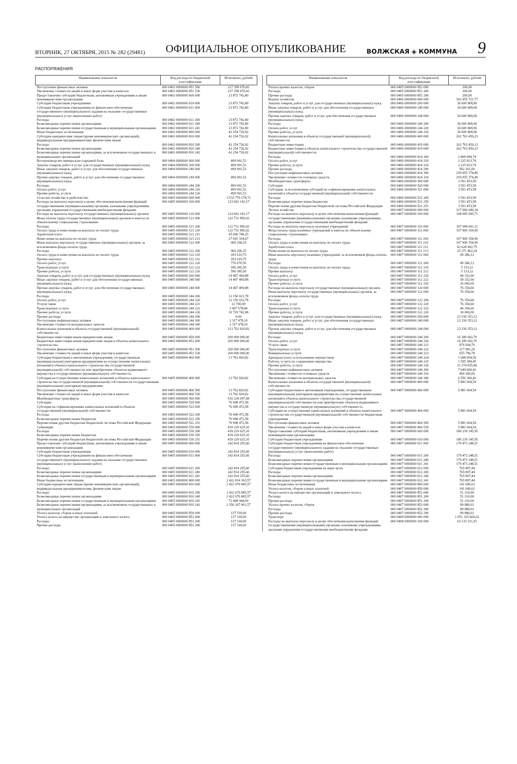ВТОРНИК, 27 ОКТЯБРЯ, 2015 № 282 (29481) ОФИЦИАЛЬНОЕ ОПУБЛИКОВАНИЕ ВОЛЖСКАЯ ◈ КОММУНА 9
РАСПОРЯЖЕНИЯ
| Наименование показателя | Код расхода по бюджетной классификации | Исполнено, рублей |
| --- | --- | --- |
| Поступление финансовых активов | 000 0402 0000000 451 500 | 227 358 670,42 |
| Увеличение стоимости акций и иных форм участия в капитале | 000 0402 0000000 451 530 | 227 358 670,42 |
| Предоставление субсидий бюджетным, автономным учреждениям и иным некоммерческим организациям | 000 0402 0000000 600 000 | 23 872 742,80 |
| Субсидии бюджетным учреждениям | 000 0402 0000000 610 000 | 23 872 742,80 |
| Субсидии бюджетным учреждениям на финансовое обеспечение государственного (муниципального) задания на оказание государственных (муниципальных) услуг (выполнение работ) | 000 0402 0000000 611 000 | 23 872 742,80 |
| Расходы | 000 0402 0000000 611 200 | 23 872 742,80 |
| Безвозмездные перечисления организациям | 000 0402 0000000 611 240 | 23 872 742,80 |
| Безвозмездные перечисления государственным и муниципальным организациям | 000 0402 0000000 611 241 | 23 872 742,80 |
| Иные бюджетные ассигнования | 000 0402 0000000 800 000 | 42 254 726,92 |
| Субсидии юридическим лицам (кроме некоммерческих организаций), индивидуальным предпринимателям, физическим лицам | 000 0402 0000000 810 000 | 42 254 726,92 |
| Расходы | 000 0402 0000000 810 200 | 42 254 726,92 |
| Безвозмездные перечисления организациям | 000 0402 0000000 810 240 | 42 254 726,92 |
| Безвозмездные перечисления организациям, за исключением государственных и муниципальных организаций | 000 0402 0000000 810 242 | 42 254 726,92 |
| Воспроизводство минерально-сырьевой базы | 000 0404 0000000 000 000 | 499 991,52 |
| Закупка товаров, работ и услуг для государственных (муниципальных) нужд | 000 0404 0000000 200 000 | 499 991,52 |
| Иные закупки товаров, работ и услуг для обеспечения государственных (муниципальных) нужд | 000 0404 0000000 240 000 | 499 991,52 |
| Прочая закупка товаров, работ и услуг для обеспечения государственных (муниципальных) нужд | 000 0404 0000000 244 000 | 499 991,52 |
| Расходы | 000 0404 0000000 244 200 | 499 991,52 |
| Оплата работ, услуг | 000 0404 0000000 244 220 | 499 991,52 |
| Прочие работы, услуги | 000 0404 0000000 244 226 | 499 991,52 |
| Сельское хозяйство и рыболовство | 000 0405 0000000 000 000 | 3 533 779 178,72 |
| Расходы на выплаты персоналу в целях обеспечения выполнения функций государственными (муниципальными) органами, казенными учреждениями, органами управления государственными внебюджетными фондами | 000 0405 0000000 100 000 | 123 692 141,17 |
| Расходы на выплаты персоналу государственных (муниципальных) органов | 000 0405 0000000 120 000 | 123 692 141,17 |
| Фонд оплаты труда государственных (муниципальных) органов и взносы по обязательному социальному страхованию | 000 0405 0000000 121 000 | 122 731 850,92 |
| Расходы | 000 0405 0000000 121 200 | 122 731 850,92 |
| Оплата труда и начисления на выплаты по оплате труда | 000 0405 0000000 121 210 | 122 731 850,92 |
| Заработная плата | 000 0405 0000000 121 211 | 95 690 746,25 |
| Начисления на выплаты по оплате труда | 000 0405 0000000 121 213 | 27 041 104,67 |
| Иные выплаты персоналу государственных (муниципальных) органов, за исключением фонда оплаты труда | 000 0405 0000000 122 000 | 960 290,25 |
| Расходы | 000 0405 0000000 122 200 | 960 290,25 |
| Оплата труда и начисления на выплаты по оплате труда | 000 0405 0000000 122 210 | 183 619,75 |
| Прочие выплаты | 000 0405 0000000 122 212 | 183 619,75 |
| Оплата работ, услуг | 000 0405 0000000 122 220 | 776 670,50 |
| Транспортные услуги | 000 0405 0000000 122 222 | 186 285,50 |
| Прочие работы, услуги | 000 0405 0000000 122 226 | 590 385,00 |
| Закупка товаров, работ и услуг для государственных (муниципальных) нужд | 000 0405 0000000 200 000 | 14 467 499,88 |
| Иные закупки товаров, работ и услуг для обеспечения государственных (муниципальных) нужд | 000 0405 0000000 240 000 | 14 467 499,88 |
| Прочая закупка товаров, работ и услуг для обеспечения государственных (муниципальных) нужд | 000 0405 0000000 244 000 | 14 467 499,88 |
| Расходы | 000 0405 0000000 244 200 | 12 150 021,78 |
| Оплата работ, услуг | 000 0405 0000000 244 220 | 12 150 021,78 |
| Услуги связи | 000 0405 0000000 244 221 | 12 700,00 |
| Транспортные услуги | 000 0405 0000000 244 222 | 1 407 578,80 |
| Прочие работы, услуги | 000 0405 0000000 244 226 | 10 729 742,98 |
| Прочие расходы | 000 0405 0000000 244 290 | 0,00 |
| Поступление нефинансовых активов | 000 0405 0000000 244 300 | 2 317 478,10 |
| Увеличение стоимости материальных запасов | 000 0405 0000000 244 340 | 2 317 478,10 |
| Капитальные вложения в объекты государственной (муниципальной) собственности | 000 0405 0000000 400 000 | 213 762 820,82 |
| Бюджетные инвестиции иным юридическим лицам | 000 0405 0000000 450 000 | 200 000 000,00 |
| Бюджетные инвестиции иным юридическим лицам в объекты капитального строительства | 000 0405 0000000 451 000 | 200 000 000,00 |
| Поступление финансовых активов | 000 0405 0000000 451 500 | 200 000 000,00 |
| Увеличение стоимости акций и иных форм участия в капитале | 000 0405 0000000 451 530 | 200 000 000,00 |
| Субсидии бюджетным и автономным учреждениям, государственным (муниципальным) унитарным предприятиям на осуществление капитальных вложений в объекты капитального строительства государственной (муниципальной) собственности или приобретение объектов недвижимого имущества в государственную (муниципальную) собственность | 000 0405 0000000 460 000 | 13 762 820,82 |
| Субсидии на осуществление капитальных вложений в объекты капитального строительства государственной (муниципальной) собственности государственным (муниципальным) унитарным предприятиям | 000 0405 0000000 466 000 | 13 762 820,82 |
| Поступление финансовых активов | 000 0405 0000000 466 500 | 13 762 820,82 |
| Увеличение стоимости акций и иных форм участия в капитале | 000 0405 0000000 466 530 | 13 762 820,82 |
| Межбюджетные трансферты | 000 0405 0000000 500 000 | 516 228 097,68 |
| Субсидии | 000 0405 0000000 520 000 | 76 998 472,58 |
| Субсидии на софинансирование капитальных вложений в объекты государственной (муниципальной) собственности | 000 0405 0000000 522 000 | 76 998 472,58 |
| Расходы | 000 0405 0000000 522 200 | 76 998 472,58 |
| Безвозмездные перечисления бюджетам | 000 0405 0000000 522 250 | 76 998 472,58 |
| Перечисления другим бюджетам бюджетной системы Российской Федерации | 000 0405 0000000 522 251 | 76 998 472,58 |
| Субвенции | 000 0405 0000000 530 000 | 439 229 625,10 |
| Расходы | 000 0405 0000000 530 200 | 439 229 625,10 |
| Безвозмездные перечисления бюджетам | 000 0405 0000000 530 250 | 439 229 625,10 |
| Перечисления другим бюджетам бюджетной системы Российской Федерации | 000 0405 0000000 530 251 | 439 229 625,10 |
| Предоставление субсидий бюджетным, автономным учреждениям и иным некоммерческим организациям | 000 0405 0000000 600 000 | 242 814 255,60 |
| Субсидии бюджетным учреждениям | 000 0405 0000000 610 000 | 242 814 255,60 |
| Субсидии бюджетным учреждениям на финансовое обеспечение государственного (муниципального) задания на оказание государственных (муниципальных) услуг (выполнение работ) | 000 0405 0000000 611 000 | 242 814 255,60 |
| Расходы | 000 0405 0000000 611 200 | 242 814 255,60 |
| Безвозмездные перечисления организациям | 000 0405 0000000 611 240 | 242 814 255,60 |
| Безвозмездные перечисления государственным и муниципальным организациям | 000 0405 0000000 611 241 | 242 814 255,60 |
| Иные бюджетные ассигнования | 000 0405 0000000 800 000 | 2 422 814 363,57 |
| Субсидии юридическим лицам (кроме некоммерческих организаций), индивидуальным предпринимателям, физическим лицам | 000 0405 0000000 810 000 | 2 422 676 845,57 |
| Расходы | 000 0405 0000000 810 200 | 2 422 676 845,57 |
| Безвозмездные перечисления организациям | 000 0405 0000000 810 240 | 2 422 676 845,57 |
| Безвозмездные перечисления государственным и муниципальным организациям | 000 0405 0000000 810 241 | 72 408 944,00 |
| Безвозмездные перечисления организациям, за исключением государственных и муниципальных организаций | 000 0405 0000000 810 242 | 2 350 267 901,57 |
| Уплата налогов, сборов и иных платежей | 000 0405 0000000 850 000 | 137 518,00 |
| Уплата налога на имущество организаций и земельного налога | 000 0405 0000000 851 000 | 137 318,00 |
| Расходы | 000 0405 0000000 851 200 | 137 318,00 |
| Прочие расходы | 000 0405 0000000 851 290 | 137 318,00 |
| Наименование показателя | Код расхода по бюджетной классификации | Исполнено, рублей |
| --- | --- | --- |
| Уплата прочих налогов, сборов | 000 0405 0000000 852 000 | 200,00 |
| Расходы | 000 0405 0000000 852 200 | 200,00 |
| Прочие расходы | 000 0405 0000000 852 290 | 200,00 |
| Водное хозяйство | 000 0406 0000000 000 000 | 302 955 721,77 |
| Закупка товаров, работ и услуг для государственных (муниципальных) нужд | 000 0406 0000000 200 000 | 36 600 808,96 |
| Иные закупки товаров, работ и услуг для обеспечения государственных (муниципальных) нужд | 000 0406 0000000 240 000 | 36 600 808,96 |
| Прочая закупка товаров, работ и услуг для обеспечения государственных (муниципальных) нужд | 000 0406 0000000 244 000 | 36 600 808,96 |
| Расходы | 000 0406 0000000 244 200 | 36 600 808,96 |
| Оплата работ, услуг | 000 0406 0000000 244 220 | 36 600 808,96 |
| Прочие работы, услуги | 000 0406 0000000 244 226 | 36 600 808,96 |
| Капитальные вложения в объекты государственной (муниципальной) собственности | 000 0406 0000000 400 000 | 262 763 459,23 |
| Бюджетные инвестиции | 000 0406 0000000 410 000 | 262 763 459,23 |
| Бюджетные инвестиции в объекты капитального строительства государственной (муниципальной) собственности | 000 0406 0000000 414 000 | 262 763 459,23 |
| Расходы | 000 0406 0000000 414 200 | 2 808 084,74 |
| Оплата работ, услуг | 000 0406 0000000 414 220 | 2 225 823,74 |
| Прочие работы, услуги | 000 0406 0000000 414 226 | 2 225 823,74 |
| Прочие расходы | 000 0406 0000000 414 290 | 582 261,00 |
| Поступление нефинансовых активов | 000 0406 0000000 414 300 | 259 955 374,49 |
| Увеличение стоимости основных средств | 000 0406 0000000 414 310 | 259 955 374,49 |
| Межбюджетные трансферты | 000 0406 0000000 500 000 | 3 591 453,58 |
| Субсидии | 000 0406 0000000 520 000 | 3 591 453,58 |
| Субсидии, за исключением субсидий на софинансирование капитальных вложений в объекты государственной (муниципальной) собственности | 000 0406 0000000 521 000 | 3 591 453,58 |
| Расходы | 000 0406 0000000 521 200 | 3 591 453,58 |
| Безвозмездные перечисления бюджетам | 000 0406 0000000 521 250 | 3 591 453,58 |
| Перечисления другим бюджетам бюджетной системы Российской Федерации | 000 0406 0000000 521 251 | 3 591 453,58 |
| Лесное хозяйство | 000 0407 0000000 000 000 | 317 666 649,34 |
| Расходы на выплаты персоналу в целях обеспечения выполнения функций государственными (муниципальными) органами, казенными учреждениями, органами управления государственными внебюджетными фондами | 000 0407 0000000 100 000 | 108 065 995,71 |
| Расходы на выплаты персоналу казенных учреждений | 000 0407 0000000 110 000 | 107 989 641,11 |
| Фонд оплаты труда казенных учреждений и взносы по обязательному социальному страхованию | 000 0407 0000000 111 000 | 107 900 354,99 |
| Расходы | 000 0407 0000000 111 200 | 107 900 354,99 |
| Оплата труда и начисления на выплаты по оплате труда | 000 0407 0000000 111 210 | 107 900 354,99 |
| Заработная плата | 000 0407 0000000 111 211 | 82 628 492,75 |
| Начисления на выплаты по оплате труда | 000 0407 0000000 111 213 | 25 271 862,24 |
| Иные выплаты персоналу казенных учреждений, за исключением фонда оплаты труда | 000 0407 0000000 112 000 | 89 286,12 |
| Расходы | 000 0407 0000000 112 200 | 89 286,12 |
| Оплата труда и начисления на выплаты по оплате труда | 000 0407 0000000 112 210 | 5 133,22 |
| Прочие выплаты | 000 0407 0000000 112 212 | 5 133,22 |
| Оплата работ, услуг | 000 0407 0000000 112 220 | 84 152,90 |
| Транспортные услуги | 000 0407 0000000 112 222 | 58 152,90 |
| Прочие работы, услуги | 000 0407 0000000 112 226 | 26 000,00 |
| Расходы на выплаты персоналу государственных (муниципальных) органов | 000 0407 0000000 120 000 | 76 354,60 |
| Иные выплаты персоналу государственных (муниципальных) органов, за исключением фонда оплаты труда | 000 0407 0000000 122 000 | 76 354,60 |
| Расходы | 000 0407 0000000 122 200 | 76 354,60 |
| Оплата работ, услуг | 000 0407 0000000 122 220 | 76 354,60 |
| Транспортные услуги | 000 0407 0000000 122 222 | 46 354,60 |
| Прочие работы, услуги | 000 0407 0000000 122 226 | 30 000,00 |
| Закупка товаров, работ и услуг для государственных (муниципальных) нужд | 000 0407 0000000 200 000 | 23 339 353,12 |
| Иные закупки товаров, работ и услуг для обеспечения государственных (муниципальных) нужд | 000 0407 0000000 240 000 | 23 339 353,12 |
| Прочая закупка товаров, работ и услуг для обеспечения государственных (муниципальных) нужд | 000 0407 0000000 244 000 | 23 339 353,12 |
| Расходы | 000 0407 0000000 244 200 | 16 289 692,70 |
| Оплата работ, услуг | 000 0407 0000000 244 220 | 16 289 692,70 |
| Услуги связи | 000 0407 0000000 244 221 | 876 694,76 |
| Транспортные услуги | 000 0407 0000000 244 222 | 217 981,29 |
| Коммунальные услуги | 000 0407 0000000 244 223 | 655 796,78 |
| Арендная плата за пользование имуществом | 000 0407 0000000 244 224 | 1 668 994,56 |
| Работы, услуги по содержанию имущества | 000 0407 0000000 244 225 | 1 595 389,45 |
| Прочие работы, услуги | 000 0407 0000000 244 226 | 11 274 835,86 |
| Поступление нефинансовых активов | 000 0407 0000000 244 300 | 7 049 660,42 |
| Увеличение стоимости основных средств | 000 0407 0000000 244 310 | 499 300,00 |
| Увеличение стоимости материальных запасов | 000 0407 0000000 244 340 | 6 550 360,42 |
| Капитальные вложения в объекты государственной (муниципальной) собственности | 000 0407 0000000 400 000 | 5 881 064,54 |
| Субсидии бюджетным и автономным учреждениям, государственным (муниципальным) унитарным предприятиям на осуществление капитальных вложений в объекты капитального строительства государственной (муниципальной) собственности или приобретение объектов недвижимого имущества в государственную (муниципальную) собственность | 000 0407 0000000 460 000 | 5 881 064,54 |
| Субсидии на осуществление капитальных вложений в объекты капитального строительства государственной (муниципальной) собственности бюджетным учреждениям | 000 0407 0000000 464 000 | 5 881 064,54 |
| Поступление финансовых активов | 000 0407 0000000 464 500 | 5 881 064,54 |
| Увеличение стоимости акций и иных форм участия в капитале | 000 0407 0000000 464 530 | 5 881 064,54 |
| Предоставление субсидий бюджетным, автономным учреждениям и иным некоммерческим организациям | 000 0407 0000000 600 000 | 180 239 145,95 |
| Субсидии бюджетным учреждениям | 000 0407 0000000 610 000 | 180 239 145,95 |
| Субсидии бюджетным учреждениям на финансовое обеспечение государственного (муниципального) задания на оказание государственных (муниципальных) услуг (выполнение работ) | 000 0407 0000000 611 000 | 179 473 248,51 |
| Расходы | 000 0407 0000000 611 200 | 179 473 248,51 |
| Безвозмездные перечисления организациям | 000 0407 0000000 611 240 | 179 473 248,51 |
| Безвозмездные перечисления государственным и муниципальным организациям | 000 0407 0000000 611 241 | 179 473 248,51 |
| Субсидии бюджетным учреждениям на иные цели | 000 0407 0000000 612 000 | 765 897,44 |
| Расходы | 000 0407 0000000 612 200 | 765 897,44 |
| Безвозмездные перечисления организациям | 000 0407 0000000 612 240 | 765 897,44 |
| Безвозмездные перечисления государственным и муниципальным организациям | 000 0407 0000000 612 241 | 765 897,44 |
| Иные бюджетные ассигнования | 000 0407 0000000 800 000 | 141 090,02 |
| Уплата налогов, сборов и иных платежей | 000 0407 0000000 850 000 | 141 090,02 |
| Уплата налога на имущество организаций и земельного налога | 000 0407 0000000 851 000 | 51 210,00 |
| Расходы | 000 0407 0000000 851 200 | 51 210,00 |
| Прочие расходы | 000 0407 0000000 851 290 | 51 210,00 |
| Уплата прочих налогов, сборов | 000 0407 0000000 852 000 | 89 880,02 |
| Расходы | 000 0407 0000000 852 200 | 89 880,02 |
| Прочие расходы | 000 0407 0000000 852 290 | 89 880,02 |
| Транспорт | 000 0408 0000000 000 000 | 1 051 325 666,62 |
| Расходы на выплаты персоналу в целях обеспечения выполнения функций государственными (муниципальными) органами, казенными учреждениями, органами управления государственными внебюджетными фондами | 000 0408 0000000 100 000 | 63 133 311,91 |